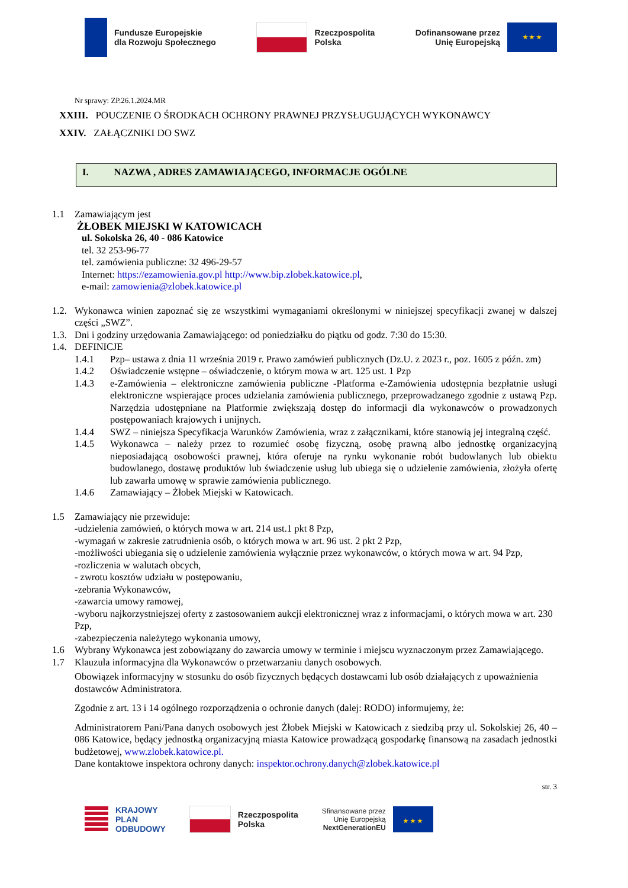Fundusze Europejskie
dla Rozwoju Społecznego
Rzeczpospolita
Polska
Dofinansowane przez
Unię Europejską
★ ★ ★
Nr sprawy: ZP.26.1.2024.MR
XXIII. POUCZENIE O ŚRODKACH OCHRONY PRAWNEJ PRZYSŁUGUJĄCYCH WYKONAWCY
XXIV. ZAŁĄCZNIKI DO SWZ
I. NAZWA , ADRES ZAMAWIAJĄCEGO, INFORMACJE OGÓLNE
1.1 Zamawiającym jest
ŻŁOBEK MIEJSKI W KATOWICACH
ul. Sokolska 26, 40 - 086 Katowice
tel. 32 253-96-77
tel. zamówienia publiczne: 32 496-29-57
Internet: https://ezamowienia.gov.pl http://www.bip.zlobek.katowice.pl,
e-mail: zamowienia@zlobek.katowice.pl
1.2.
Wykonawca winien zapoznać się ze wszystkimi wymaganiami określonymi w niniejszej specyfikacji zwanej w dalszej części „SWZ”.
1.3.
Dni i godziny urzędowania Zamawiającego: od poniedziałku do piątku od godz. 7:30 do 15:30.
1.4.
DEFINICJE
1.4.1
Pzp– ustawa z dnia 11 września 2019 r. Prawo zamówień publicznych (Dz.U. z 2023 r., poz. 1605 z późn. zm)
1.4.2
Oświadczenie wstępne – oświadczenie, o którym mowa w art. 125 ust. 1 Pzp
1.4.3
e-Zamówienia – elektroniczne zamówienia publiczne -Platforma e-Zamówienia udostępnia bezpłatnie usługi elektroniczne wspierające proces udzielania zamówienia publicznego, przeprowadzanego zgodnie z ustawą Pzp. Narzędzia udostępniane na Platformie zwiększają dostęp do informacji dla wykonawców o prowadzonych postępowaniach krajowych i unijnych.
1.4.4
SWZ – niniejsza Specyfikacja Warunków Zamówienia, wraz z załącznikami, które stanowią jej integralną część.
1.4.5
Wykonawca – należy przez to rozumieć osobę fizyczną, osobę prawną albo jednostkę organizacyjną nieposiadającą osobowości prawnej, która oferuje na rynku wykonanie robót budowlanych lub obiektu budowlanego, dostawę produktów lub świadczenie usług lub ubiega się o udzielenie zamówienia, złożyła ofertę lub zawarła umowę w sprawie zamówienia publicznego.
1.4.6
Zamawiający – Żłobek Miejski w Katowicach.
1.5
Zamawiający nie przewiduje:
-udzielenia zamówień, o których mowa w art. 214 ust.1 pkt 8 Pzp,
-wymagań w zakresie zatrudnienia osób, o których mowa w art. 96 ust. 2 pkt 2 Pzp,
-możliwości ubiegania się o udzielenie zamówienia wyłącznie przez wykonawców, o których mowa w art. 94 Pzp,
-rozliczenia w walutach obcych,
- zwrotu kosztów udziału w postępowaniu,
-zebrania Wykonawców,
-zawarcia umowy ramowej,
-wyboru najkorzystniejszej oferty z zastosowaniem aukcji elektronicznej wraz z informacjami, o których mowa w art. 230 Pzp,
-zabezpieczenia należytego wykonania umowy,
1.6
Wybrany Wykonawca jest zobowiązany do zawarcia umowy w terminie i miejscu wyznaczonym przez Zamawiającego.
1.7
Klauzula informacyjna dla Wykonawców o przetwarzaniu danych osobowych.
Obowiązek informacyjny w stosunku do osób fizycznych będących dostawcami lub osób działających z upoważnienia dostawców Administratora.
Zgodnie z art. 13 i 14 ogólnego rozporządzenia o ochronie danych (dalej: RODO) informujemy, że:
Administratorem Pani/Pana danych osobowych jest Żłobek Miejski w Katowicach z siedzibą przy ul. Sokolskiej 26, 40 – 086 Katowice, będący jednostką organizacyjną miasta Katowice prowadzącą gospodarkę finansową na zasadach jednostki budżetowej, www.zlobek.katowice.pl.
Dane kontaktowe inspektora ochrony danych: inspektor.ochrony.danych@zlobek.katowice.pl
str. 3
KRAJOWY
PLAN
ODBUDOWY
Rzeczpospolita
Polska
Sfinansowane przez
Unię Europejską
NextGenerationEU
★ ★ ★